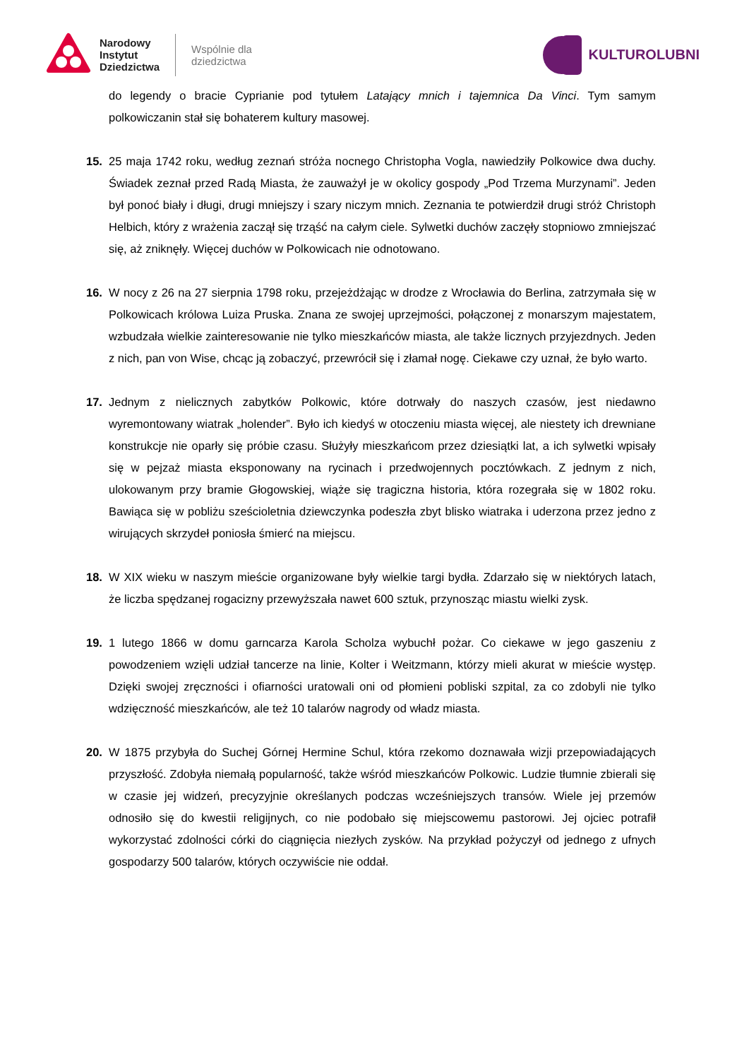Narodowy
Instytut
Dziedzictwa
Wspólnie dla
dziedzictwa
KULTUROLUBNI
do legendy o bracie Cyprianie pod tytułem Latający mnich i tajemnica Da Vinci. Tym samym polkowiczanin stał się bohaterem kultury masowej.
15. 25 maja 1742 roku, według zeznań stróża nocnego Christopha Vogla, nawiedziły Polkowice dwa duchy. Świadek zeznał przed Radą Miasta, że zauważył je w okolicy gospody „Pod Trzema Murzynami”. Jeden był ponoć biały i długi, drugi mniejszy i szary niczym mnich. Zeznania te potwierdził drugi stróż Christoph Helbich, który z wrażenia zaczął się trząść na całym ciele. Sylwetki duchów zaczęły stopniowo zmniejszać się, aż zniknęły. Więcej duchów w Polkowicach nie odnotowano.
16. W nocy z 26 na 27 sierpnia 1798 roku, przejeżdżając w drodze z Wrocławia do Berlina, zatrzymała się w Polkowicach królowa Luiza Pruska. Znana ze swojej uprzejmości, połączonej z monarszym majestatem, wzbudzała wielkie zainteresowanie nie tylko mieszkańców miasta, ale także licznych przyjezdnych. Jeden z nich, pan von Wise, chcąc ją zobaczyć, przewrócił się i złamał nogę. Ciekawe czy uznał, że było warto.
17. Jednym z nielicznych zabytków Polkowic, które dotrwały do naszych czasów, jest niedawno wyremontowany wiatrak „holender”. Było ich kiedyś w otoczeniu miasta więcej, ale niestety ich drewniane konstrukcje nie oparły się próbie czasu. Służyły mieszkańcom przez dziesiątki lat, a ich sylwetki wpisały się w pejzaż miasta eksponowany na rycinach i przedwojennych pocztówkach. Z jednym z nich, ulokowanym przy bramie Głogowskiej, wiąże się tragiczna historia, która rozegrała się w 1802 roku. Bawiąca się w pobliżu sześcioletnia dziewczynka podeszła zbyt blisko wiatraka i uderzona przez jedno z wirujących skrzydeł poniosła śmierć na miejscu.
18. W XIX wieku w naszym mieście organizowane były wielkie targi bydła. Zdarzało się w niektórych latach, że liczba spędzanej rogacizny przewyższała nawet 600 sztuk, przynosząc miastu wielki zysk.
19. 1 lutego 1866 w domu garncarza Karola Scholza wybuchł pożar. Co ciekawe w jego gaszeniu z powodzeniem wzięli udział tancerze na linie, Kolter i Weitzmann, którzy mieli akurat w mieście występ. Dzięki swojej zręczności i ofiarności uratowali oni od płomieni pobliski szpital, za co zdobyli nie tylko wdzięczność mieszkańców, ale też 10 talarów nagrody od władz miasta.
20. W 1875 przybyła do Suchej Górnej Hermine Schul, która rzekomo doznawała wizji przepowiadających przyszłość. Zdobyła niemałą popularność, także wśród mieszkańców Polkowic. Ludzie tłumnie zbierali się w czasie jej widzeń, precyzyjnie określanych podczas wcześniejszych transów. Wiele jej przemów odnosiło się do kwestii religijnych, co nie podobało się miejscowemu pastorowi. Jej ojciec potrafił wykorzystać zdolności córki do ciągnięcia niezłych zysków. Na przykład pożyczył od jednego z ufnych gospodarzy 500 talarów, których oczywiście nie oddał.